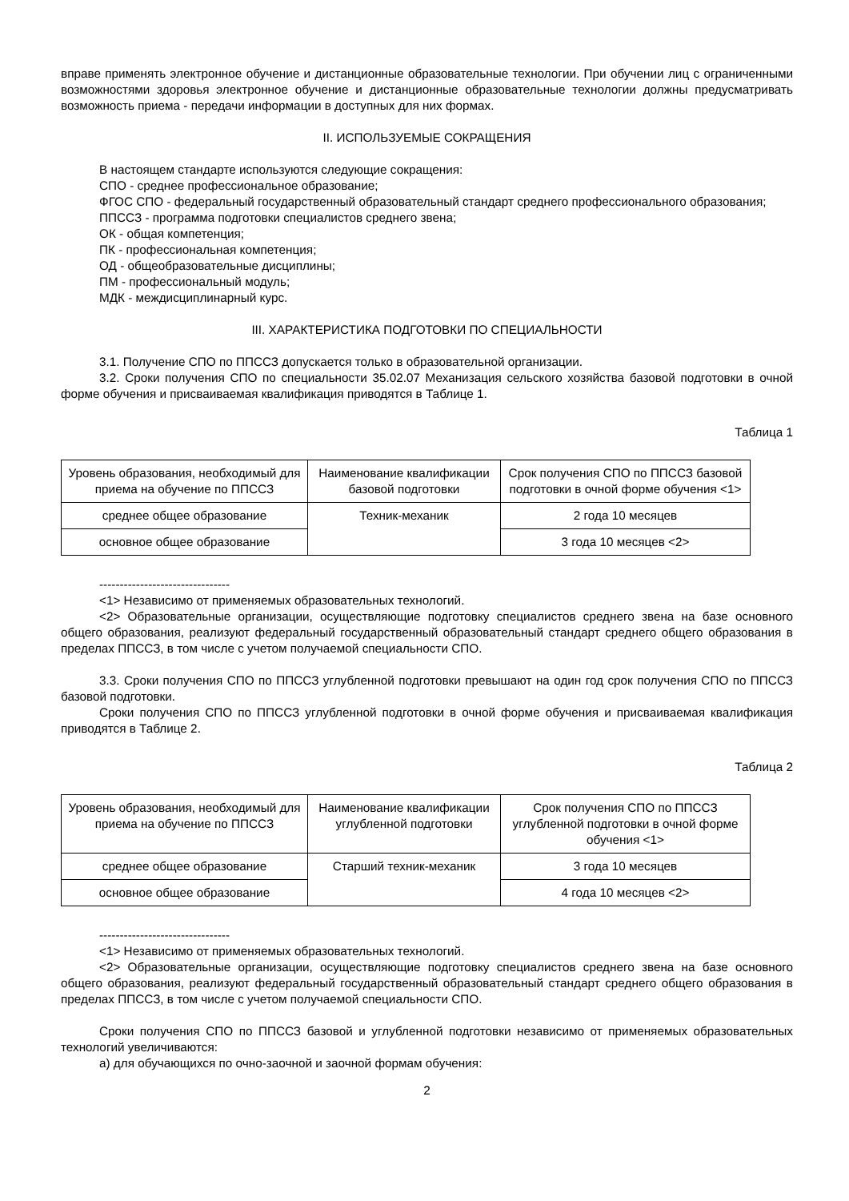вправе применять электронное обучение и дистанционные образовательные технологии. При обучении лиц с ограниченными возможностями здоровья электронное обучение и дистанционные образовательные технологии должны предусматривать возможность приема - передачи информации в доступных для них формах.
II. ИСПОЛЬЗУЕМЫЕ СОКРАЩЕНИЯ
В настоящем стандарте используются следующие сокращения:
СПО - среднее профессиональное образование;
ФГОС СПО - федеральный государственный образовательный стандарт среднего профессионального образования;
ППССЗ - программа подготовки специалистов среднего звена;
ОК - общая компетенция;
ПК - профессиональная компетенция;
ОД - общеобразовательные дисциплины;
ПМ - профессиональный модуль;
МДК - междисциплинарный курс.
III. ХАРАКТЕРИСТИКА ПОДГОТОВКИ ПО СПЕЦИАЛЬНОСТИ
3.1. Получение СПО по ППССЗ допускается только в образовательной организации.
3.2. Сроки получения СПО по специальности 35.02.07 Механизация сельского хозяйства базовой подготовки в очной форме обучения и присваиваемая квалификация приводятся в Таблице 1.
Таблица 1
| Уровень образования, необходимый для приема на обучение по ППССЗ | Наименование квалификации базовой подготовки | Срок получения СПО по ППССЗ базовой подготовки в очной форме обучения <1> |
| среднее общее образование | Техник-механик | 2 года 10 месяцев |
| основное общее образование | | 3 года 10 месяцев <2> |
--------------------------------
<1> Независимо от применяемых образовательных технологий.
<2> Образовательные организации, осуществляющие подготовку специалистов среднего звена на базе основного общего образования, реализуют федеральный государственный образовательный стандарт среднего общего образования в пределах ППССЗ, в том числе с учетом получаемой специальности СПО.
3.3. Сроки получения СПО по ППССЗ углубленной подготовки превышают на один год срок получения СПО по ППССЗ базовой подготовки.
Сроки получения СПО по ППССЗ углубленной подготовки в очной форме обучения и присваиваемая квалификация приводятся в Таблице 2.
Таблица 2
| Уровень образования, необходимый для приема на обучение по ППССЗ | Наименование квалификации углубленной подготовки | Срок получения СПО по ППССЗ углубленной подготовки в очной форме обучения <1> |
| среднее общее образование | Старший техник-механик | 3 года 10 месяцев |
| основное общее образование | | 4 года 10 месяцев <2> |
--------------------------------
<1> Независимо от применяемых образовательных технологий.
<2> Образовательные организации, осуществляющие подготовку специалистов среднего звена на базе основного общего образования, реализуют федеральный государственный образовательный стандарт среднего общего образования в пределах ППССЗ, в том числе с учетом получаемой специальности СПО.
Сроки получения СПО по ППССЗ базовой и углубленной подготовки независимо от применяемых образовательных технологий увеличиваются:
а) для обучающихся по очно-заочной и заочной формам обучения:
2